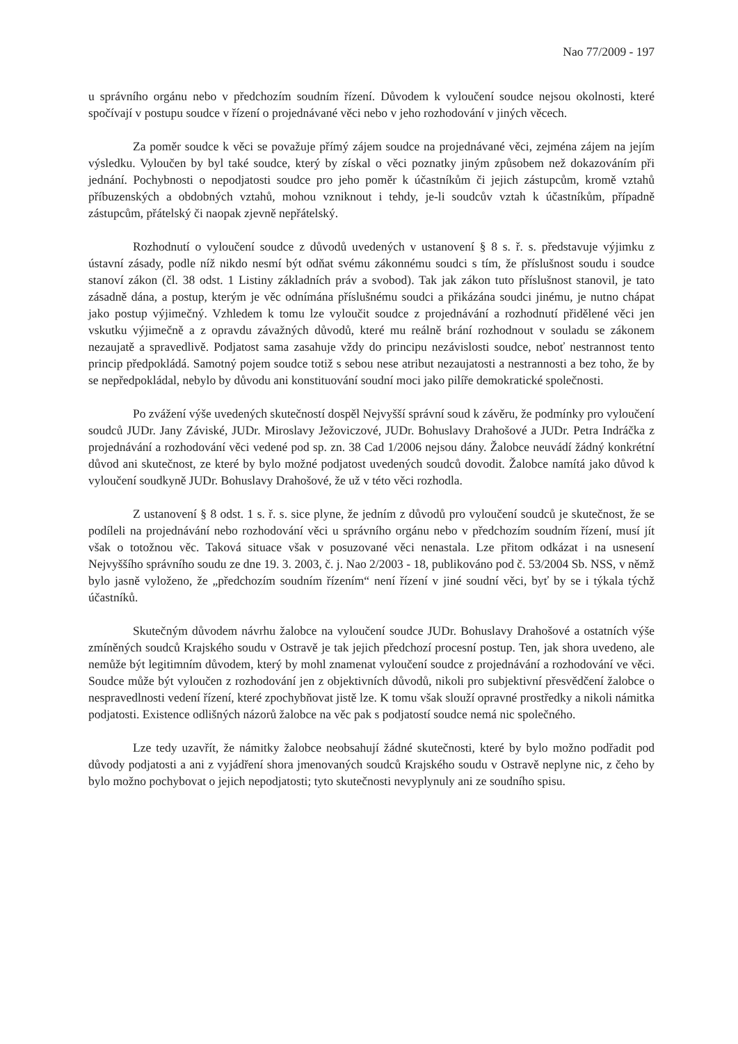Nao 77/2009 - 197
u správního orgánu nebo v předchozím soudním řízení. Důvodem k vyloučení soudce nejsou okolnosti, které spočívají v postupu soudce v řízení o projednávané věci nebo v jeho rozhodování v jiných věcech.
Za poměr soudce k věci se považuje přímý zájem soudce na projednávané věci, zejména zájem na jejím výsledku. Vyloučen by byl také soudce, který by získal o věci poznatky jiným způsobem než dokazováním při jednání. Pochybnosti o nepodjatosti soudce pro jeho poměr k účastníkům či jejich zástupcům, kromě vztahů příbuzenských a obdobných vztahů, mohou vzniknout i tehdy, je-li soudcův vztah k účastníkům, případně zástupcům, přátelský či naopak zjevně nepřátelský.
Rozhodnutí o vyloučení soudce z důvodů uvedených v ustanovení § 8 s. ř. s. představuje výjimku z ústavní zásady, podle níž nikdo nesmí být odňat svému zákonnému soudci s tím, že příslušnost soudu i soudce stanoví zákon (čl. 38 odst. 1 Listiny základních práv a svobod). Tak jak zákon tuto příslušnost stanovil, je tato zásadně dána, a postup, kterým je věc odnímána příslušnému soudci a přikázána soudci jinému, je nutno chápat jako postup výjimečný. Vzhledem k tomu lze vyloučit soudce z projednávání a rozhodnutí přidělené věci jen vskutku výjimečně a z opravdu závažných důvodů, které mu reálně brání rozhodnout v souladu se zákonem nezaujatě a spravedlivě. Podjatost sama zasahuje vždy do principu nezávislosti soudce, neboť nestrannost tento princip předpokládá. Samotný pojem soudce totiž s sebou nese atribut nezaujatosti a nestrannosti a bez toho, že by se nepředpokládal, nebylo by důvodu ani konstituování soudní moci jako pilíře demokratické společnosti.
Po zvážení výše uvedených skutečností dospěl Nejvyšší správní soud k závěru, že podmínky pro vyloučení soudců JUDr. Jany Záviské, JUDr. Miroslavy Ježoviczové, JUDr. Bohuslavy Drahošové a JUDr. Petra Indráčka z projednávání a rozhodování věci vedené pod sp. zn. 38 Cad 1/2006 nejsou dány. Žalobce neuvádí žádný konkrétní důvod ani skutečnost, ze které by bylo možné podjatost uvedených soudců dovodit. Žalobce namítá jako důvod k vyloučení soudkyně JUDr. Bohuslavy Drahošové, že už v této věci rozhodla.
Z ustanovení § 8 odst. 1 s. ř. s. sice plyne, že jedním z důvodů pro vyloučení soudců je skutečnost, že se podíleli na projednávání nebo rozhodování věci u správního orgánu nebo v předchozím soudním řízení, musí jít však o totožnou věc. Taková situace však v posuzované věci nenastala. Lze přitom odkázat i na usnesení Nejvyššího správního soudu ze dne 19. 3. 2003, č. j. Nao 2/2003 - 18, publikováno pod č. 53/2004 Sb. NSS, v němž bylo jasně vyloženo, že „předchozím soudním řízením“ není řízení v jiné soudní věci, byť by se i týkala týchž účastníků.
Skutečným důvodem návrhu žalobce na vyloučení soudce JUDr. Bohuslavy Drahošové a ostatních výše zmíněných soudců Krajského soudu v Ostravě je tak jejich předchozí procesní postup. Ten, jak shora uvedeno, ale nemůže být legitimním důvodem, který by mohl znamenat vyloučení soudce z projednávání a rozhodování ve věci. Soudce může být vyloučen z rozhodování jen z objektivních důvodů, nikoli pro subjektivní přesvědčení žalobce o nespravedlnosti vedení řízení, které zpochybňovat jistě lze. K tomu však slouží opravné prostředky a nikoli námitka podjatosti. Existence odlišných názorů žalobce na věc pak s podjatostí soudce nemá nic společného.
Lze tedy uzavřít, že námitky žalobce neobsahují žádné skutečnosti, které by bylo možno podřadit pod důvody podjatosti a ani z vyjádření shora jmenovaných soudců Krajského soudu v Ostravě neplyne nic, z čeho by bylo možno pochybovat o jejich nepodjatosti; tyto skutečnosti nevyplynuly ani ze soudního spisu.